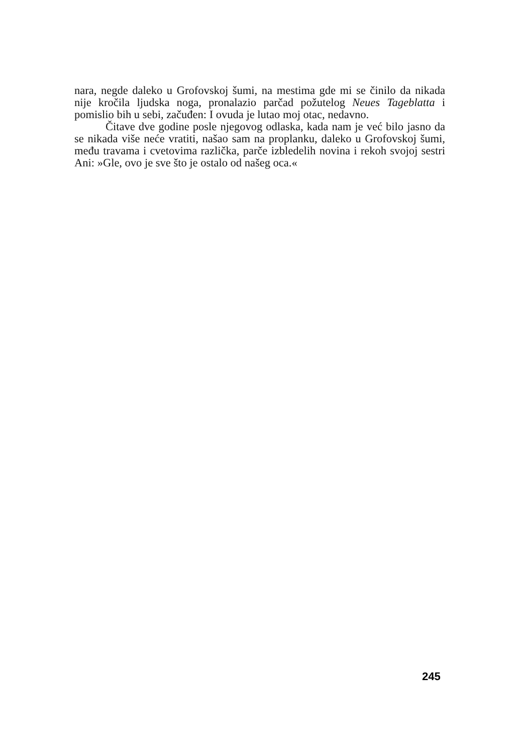nara, negde daleko u Grofovskoj šumi, na mestima gde mi se činilo da nikada nije kročila ljudska noga, pronalazio parčad požutelog Neues Tageblatta i pomislio bih u sebi, začuđen: I ovuda je lutao moj otac, nedavno.
Čitave dve godine posle njegovog odlaska, kada nam je već bilo jasno da se nikada više neće vratiti, našao sam na proplanku, daleko u Grofovskoj šumi, među travama i cvetovima različka, parče izbledelih novina i rekoh svojoj sestri Ani: »Gle, ovo je sve što je ostalo od našeg oca.«
245